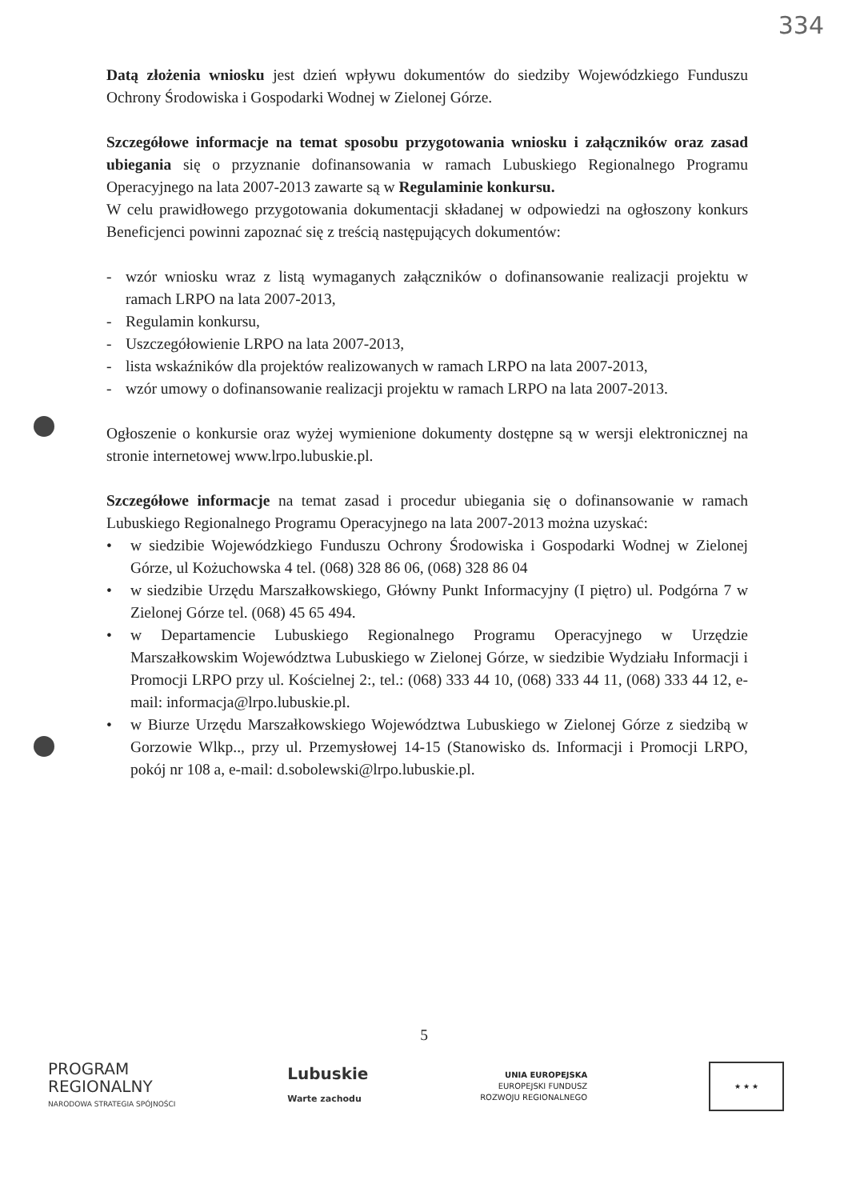334
Datą złożenia wniosku jest dzień wpływu dokumentów do siedziby Wojewódzkiego Funduszu Ochrony Środowiska i Gospodarki Wodnej w Zielonej Górze.
Szczegółowe informacje na temat sposobu przygotowania wniosku i załączników oraz zasad ubiegania się o przyznanie dofinansowania w ramach Lubuskiego Regionalnego Programu Operacyjnego na lata 2007-2013 zawarte są w Regulaminie konkursu.
W celu prawidłowego przygotowania dokumentacji składanej w odpowiedzi na ogłoszony konkurs Beneficjenci powinni zapoznać się z treścią następujących dokumentów:
- wzór wniosku wraz z listą wymaganych załączników o dofinansowanie realizacji projektu w ramach LRPO na lata 2007-2013,
- Regulamin konkursu,
- Uszczegółowienie LRPO na lata 2007-2013,
- lista wskaźników dla projektów realizowanych w ramach LRPO na lata 2007-2013,
- wzór umowy o dofinansowanie realizacji projektu w ramach LRPO na lata 2007-2013.
Ogłoszenie o konkursie oraz wyżej wymienione dokumenty dostępne są w wersji elektronicznej na stronie internetowej www.lrpo.lubuskie.pl.
Szczegółowe informacje na temat zasad i procedur ubiegania się o dofinansowanie w ramach Lubuskiego Regionalnego Programu Operacyjnego na lata 2007-2013 można uzyskać:
• w siedzibie Wojewódzkiego Funduszu Ochrony Środowiska i Gospodarki Wodnej w Zielonej Górze, ul Kożuchowska 4 tel. (068) 328 86 06, (068) 328 86 04
• w siedzibie Urzędu Marszałkowskiego, Główny Punkt Informacyjny (I piętro) ul. Podgórna 7 w Zielonej Górze tel. (068) 45 65 494.
• w Departamencie Lubuskiego Regionalnego Programu Operacyjnego w Urzędzie Marszałkowskim Województwa Lubuskiego w Zielonej Górze, w siedzibie Wydziału Informacji i Promocji LRPO przy ul. Kościelnej 2:, tel.: (068) 333 44 10, (068) 333 44 11, (068) 333 44 12, e-mail: informacja@lrpo.lubuskie.pl.
• w Biurze Urzędu Marszałkowskiego Województwa Lubuskiego w Zielonej Górze z siedzibą w Gorzowie Wlkp.., przy ul. Przemysłowej 14-15 (Stanowisko ds. Informacji i Promocji LRPO, pokój nr 108 a, e-mail: d.sobolewski@lrpo.lubuskie.pl.
5
PROGRAM
REGIONALNY
NARODOWA STRATEGIA SPÓJNOŚCI
Lubuskie
Warte zachodu
UNIA EUROPEJSKA
EUROPEJSKI FUNDUSZ
ROZWOJU REGIONALNEGO
★ ★ ★